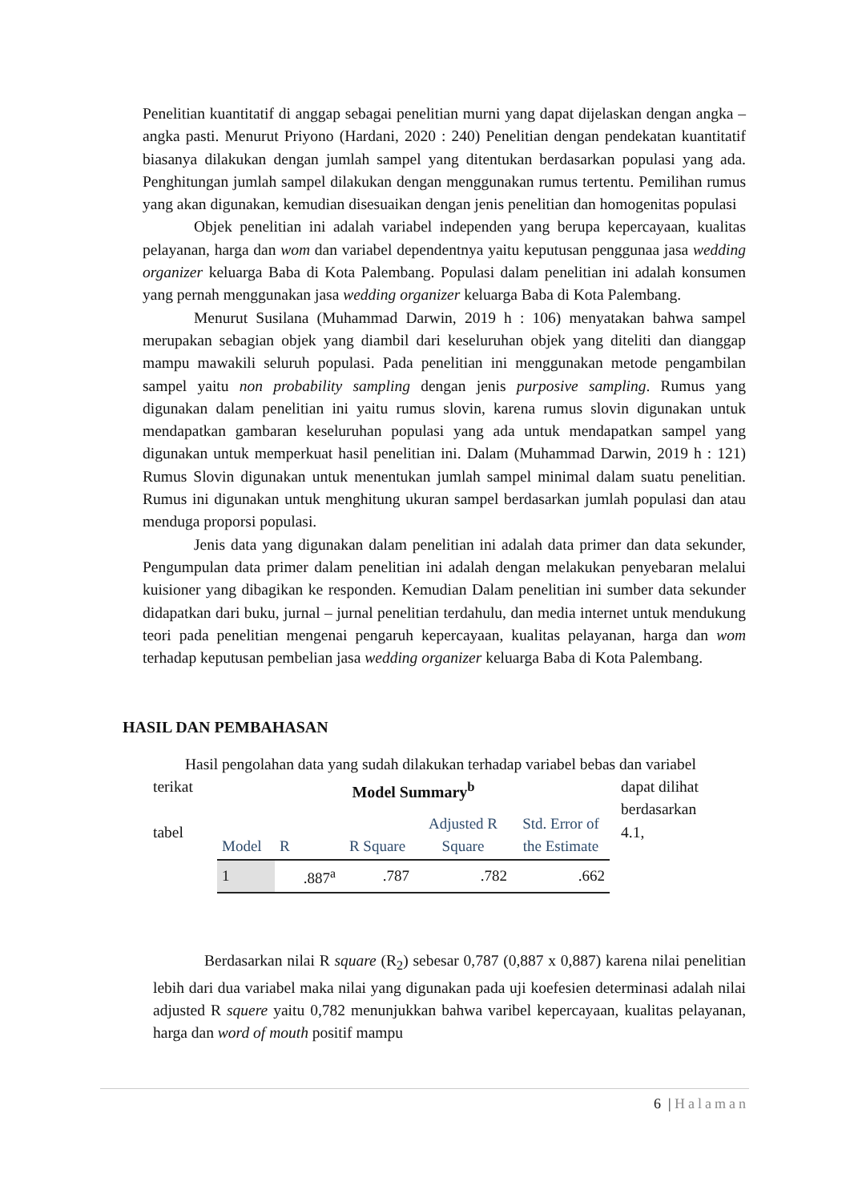Penelitian kuantitatif di anggap sebagai penelitian murni yang dapat dijelaskan dengan angka – angka pasti. Menurut Priyono (Hardani, 2020 : 240) Penelitian dengan pendekatan kuantitatif biasanya dilakukan dengan jumlah sampel yang ditentukan berdasarkan populasi yang ada. Penghitungan jumlah sampel dilakukan dengan menggunakan rumus tertentu. Pemilihan rumus yang akan digunakan, kemudian disesuaikan dengan jenis penelitian dan homogenitas populasi
Objek penelitian ini adalah variabel independen yang berupa kepercayaan, kualitas pelayanan, harga dan wom dan variabel dependentnya yaitu keputusan penggunaa jasa wedding organizer keluarga Baba di Kota Palembang. Populasi dalam penelitian ini adalah konsumen yang pernah menggunakan jasa wedding organizer keluarga Baba di Kota Palembang.
Menurut Susilana (Muhammad Darwin, 2019 h : 106) menyatakan bahwa sampel merupakan sebagian objek yang diambil dari keseluruhan objek yang diteliti dan dianggap mampu mawakili seluruh populasi. Pada penelitian ini menggunakan metode pengambilan sampel yaitu non probability sampling dengan jenis purposive sampling. Rumus yang digunakan dalam penelitian ini yaitu rumus slovin, karena rumus slovin digunakan untuk mendapatkan gambaran keseluruhan populasi yang ada untuk mendapatkan sampel yang digunakan untuk memperkuat hasil penelitian ini. Dalam (Muhammad Darwin, 2019 h : 121) Rumus Slovin digunakan untuk menentukan jumlah sampel minimal dalam suatu penelitian. Rumus ini digunakan untuk menghitung ukuran sampel berdasarkan jumlah populasi dan atau menduga proporsi populasi.
Jenis data yang digunakan dalam penelitian ini adalah data primer dan data sekunder, Pengumpulan data primer dalam penelitian ini adalah dengan melakukan penyebaran melalui kuisioner yang dibagikan ke responden. Kemudian Dalam penelitian ini sumber data sekunder didapatkan dari buku, jurnal – jurnal penelitian terdahulu, dan media internet untuk mendukung teori pada penelitian mengenai pengaruh kepercayaan, kualitas pelayanan, harga dan wom terhadap keputusan pembelian jasa wedding organizer keluarga Baba di Kota Palembang.
HASIL DAN PEMBAHASAN
Hasil pengolahan data yang sudah dilakukan terhadap variabel bebas dan variabel
terikat
tabel
Model Summary<sup>b</sup>
| Model | R | R Square | Adjusted R Square | Std. Error of the Estimate |
| --- | --- | --- | --- | --- |
| 1 | .887<sup>a</sup> | .787 | .782 | .662 |
dapat dilihat berdasarkan 4.1,
Berdasarkan nilai R square (R<sub>2</sub>) sebesar 0,787 (0,887 x 0,887) karena nilai penelitian lebih dari dua variabel maka nilai yang digunakan pada uji koefesien determinasi adalah nilai adjusted R squere yaitu 0,782 menunjukkan bahwa varibel kepercayaan, kualitas pelayanan, harga dan word of mouth positif mampu
6 | Halaman